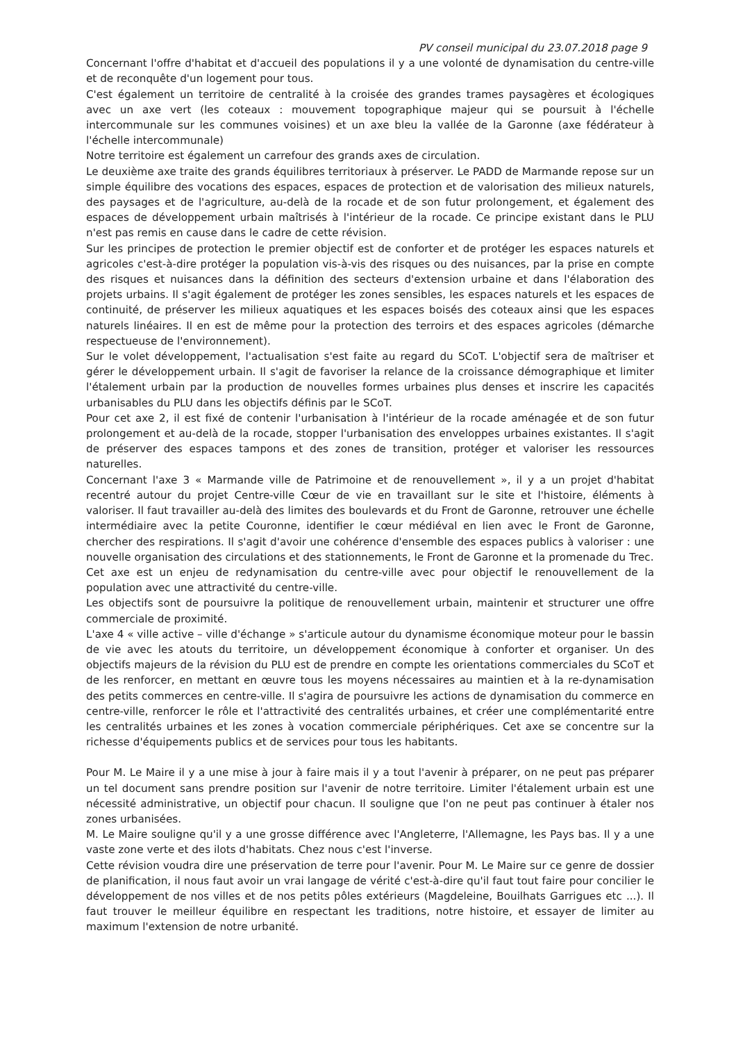PV conseil municipal du 23.07.2018 page 9
Concernant l'offre d'habitat et d'accueil des populations il y a une volonté de dynamisation du centre-ville et de reconquête d'un logement pour tous.
C'est également un territoire de centralité à la croisée des grandes trames paysagères et écologiques avec un axe vert (les coteaux : mouvement topographique majeur qui se poursuit à l'échelle intercommunale sur les communes voisines) et un axe bleu la vallée de la Garonne (axe fédérateur à l'échelle intercommunale)
Notre territoire est également un carrefour des grands axes de circulation.
Le deuxième axe traite des grands équilibres territoriaux à préserver. Le PADD de Marmande repose sur un simple équilibre des vocations des espaces, espaces de protection et de valorisation des milieux naturels, des paysages et de l'agriculture, au-delà de la rocade et de son futur prolongement, et également des espaces de développement urbain maîtrisés à l'intérieur de la rocade. Ce principe existant dans le PLU n'est pas remis en cause dans le cadre de cette révision.
Sur les principes de protection le premier objectif est de conforter et de protéger les espaces naturels et agricoles c'est-à-dire protéger la population vis-à-vis des risques ou des nuisances, par la prise en compte des risques et nuisances dans la définition des secteurs d'extension urbaine et dans l'élaboration des projets urbains. Il s'agit également de protéger les zones sensibles, les espaces naturels et les espaces de continuité, de préserver les milieux aquatiques et les espaces boisés des coteaux ainsi que les espaces naturels linéaires. Il en est de même pour la protection des terroirs et des espaces agricoles (démarche respectueuse de l'environnement).
Sur le volet développement, l'actualisation s'est faite au regard du SCoT. L'objectif sera de maîtriser et gérer le développement urbain. Il s'agit de favoriser la relance de la croissance démographique et limiter l'étalement urbain par la production de nouvelles formes urbaines plus denses et inscrire les capacités urbanisables du PLU dans les objectifs définis par le SCoT.
Pour cet axe 2, il est fixé de contenir l'urbanisation à l'intérieur de la rocade aménagée et de son futur prolongement et au-delà de la rocade, stopper l'urbanisation des enveloppes urbaines existantes. Il s'agit de préserver des espaces tampons et des zones de transition, protéger et valoriser les ressources naturelles.
Concernant l'axe 3 « Marmande ville de Patrimoine et de renouvellement », il y a un projet d'habitat recentré autour du projet Centre-ville Cœur de vie en travaillant sur le site et l'histoire, éléments à valoriser. Il faut travailler au-delà des limites des boulevards et du Front de Garonne, retrouver une échelle intermédiaire avec la petite Couronne, identifier le cœur médiéval en lien avec le Front de Garonne, chercher des respirations. Il s'agit d'avoir une cohérence d'ensemble des espaces publics à valoriser : une nouvelle organisation des circulations et des stationnements, le Front de Garonne et la promenade du Trec.
Cet axe est un enjeu de redynamisation du centre-ville avec pour objectif le renouvellement de la population avec une attractivité du centre-ville.
Les objectifs sont de poursuivre la politique de renouvellement urbain, maintenir et structurer une offre commerciale de proximité.
L'axe 4 « ville active – ville d'échange » s'articule autour du dynamisme économique moteur pour le bassin de vie avec les atouts du territoire, un développement économique à conforter et organiser. Un des objectifs majeurs de la révision du PLU est de prendre en compte les orientations commerciales du SCoT et de les renforcer, en mettant en œuvre tous les moyens nécessaires au maintien et à la re-dynamisation des petits commerces en centre-ville. Il s'agira de poursuivre les actions de dynamisation du commerce en centre-ville, renforcer le rôle et l'attractivité des centralités urbaines, et créer une complémentarité entre les centralités urbaines et les zones à vocation commerciale périphériques. Cet axe se concentre sur la richesse d'équipements publics et de services pour tous les habitants.
Pour M. Le Maire il y a une mise à jour à faire mais il y a tout l'avenir à préparer, on ne peut pas préparer un tel document sans prendre position sur l'avenir de notre territoire. Limiter l'étalement urbain est une nécessité administrative, un objectif pour chacun. Il souligne que l'on ne peut pas continuer à étaler nos zones urbanisées.
M. Le Maire souligne qu'il y a une grosse différence avec l'Angleterre, l'Allemagne, les Pays bas. Il y a une vaste zone verte et des ilots d'habitats. Chez nous c'est l'inverse.
Cette révision voudra dire une préservation de terre pour l'avenir. Pour M. Le Maire sur ce genre de dossier de planification, il nous faut avoir un vrai langage de vérité c'est-à-dire qu'il faut tout faire pour concilier le développement de nos villes et de nos petits pôles extérieurs (Magdeleine, Bouilhats Garrigues etc ...). Il faut trouver le meilleur équilibre en respectant les traditions, notre histoire, et essayer de limiter au maximum l'extension de notre urbanité.